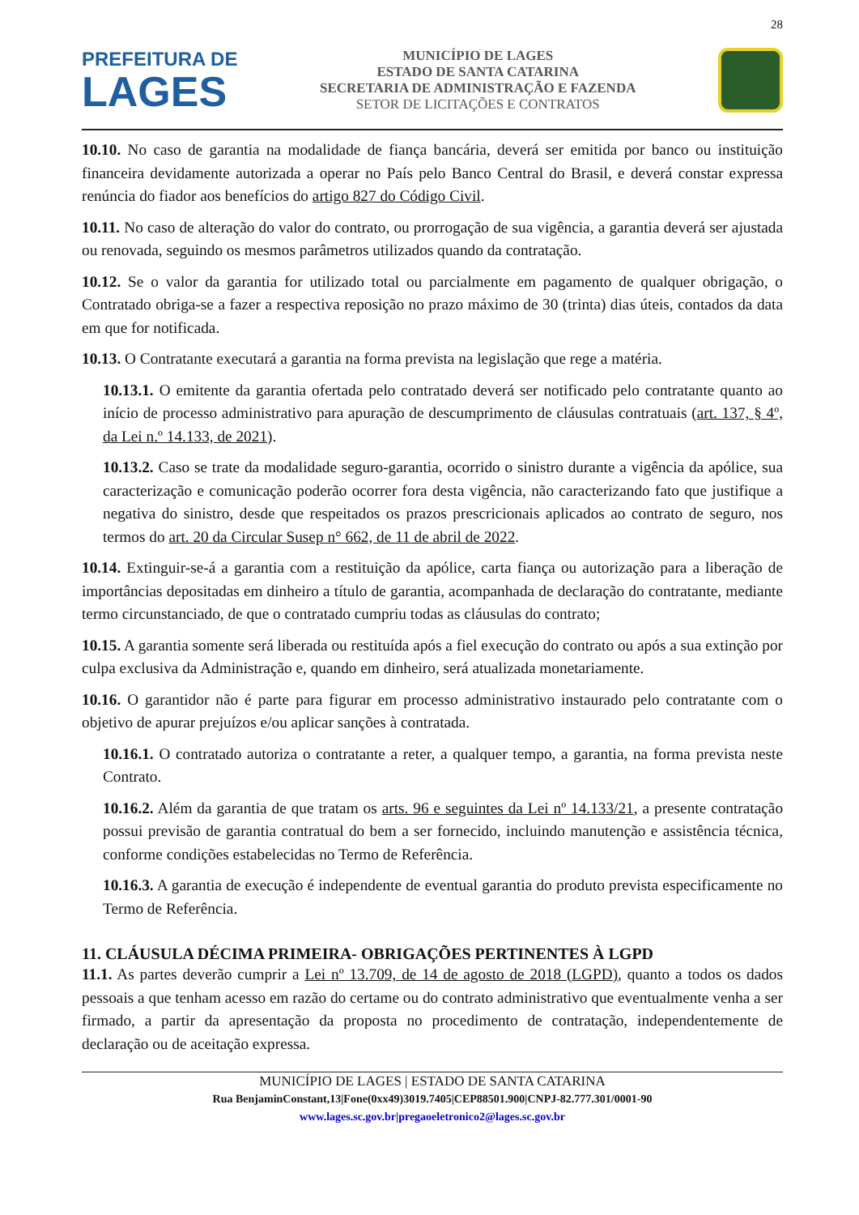28
PREFEITURA DE
LAGES
MUNICÍPIO DE LAGES
ESTADO DE SANTA CATARINA
SECRETARIA DE ADMINISTRAÇÃO E FAZENDA
SETOR DE LICITAÇÕES E CONTRATOS
10.10. No caso de garantia na modalidade de fiança bancária, deverá ser emitida por banco ou instituição financeira devidamente autorizada a operar no País pelo Banco Central do Brasil, e deverá constar expressa renúncia do fiador aos benefícios do artigo 827 do Código Civil.
10.11. No caso de alteração do valor do contrato, ou prorrogação de sua vigência, a garantia deverá ser ajustada ou renovada, seguindo os mesmos parâmetros utilizados quando da contratação.
10.12. Se o valor da garantia for utilizado total ou parcialmente em pagamento de qualquer obrigação, o Contratado obriga-se a fazer a respectiva reposição no prazo máximo de 30 (trinta) dias úteis, contados da data em que for notificada.
10.13. O Contratante executará a garantia na forma prevista na legislação que rege a matéria.
10.13.1. O emitente da garantia ofertada pelo contratado deverá ser notificado pelo contratante quanto ao início de processo administrativo para apuração de descumprimento de cláusulas contratuais (art. 137, § 4º, da Lei n.º 14.133, de 2021).
10.13.2. Caso se trate da modalidade seguro-garantia, ocorrido o sinistro durante a vigência da apólice, sua caracterização e comunicação poderão ocorrer fora desta vigência, não caracterizando fato que justifique a negativa do sinistro, desde que respeitados os prazos prescricionais aplicados ao contrato de seguro, nos termos do art. 20 da Circular Susep n° 662, de 11 de abril de 2022.
10.14. Extinguir-se-á a garantia com a restituição da apólice, carta fiança ou autorização para a liberação de importâncias depositadas em dinheiro a título de garantia, acompanhada de declaração do contratante, mediante termo circunstanciado, de que o contratado cumpriu todas as cláusulas do contrato;
10.15. A garantia somente será liberada ou restituída após a fiel execução do contrato ou após a sua extinção por culpa exclusiva da Administração e, quando em dinheiro, será atualizada monetariamente.
10.16. O garantidor não é parte para figurar em processo administrativo instaurado pelo contratante com o objetivo de apurar prejuízos e/ou aplicar sanções à contratada.
10.16.1. O contratado autoriza o contratante a reter, a qualquer tempo, a garantia, na forma prevista neste Contrato.
10.16.2. Além da garantia de que tratam os arts. 96 e seguintes da Lei nº 14.133/21, a presente contratação possui previsão de garantia contratual do bem a ser fornecido, incluindo manutenção e assistência técnica, conforme condições estabelecidas no Termo de Referência.
10.16.3. A garantia de execução é independente de eventual garantia do produto prevista especificamente no Termo de Referência.
11. CLÁUSULA DÉCIMA PRIMEIRA- OBRIGAÇÕES PERTINENTES À LGPD
11.1. As partes deverão cumprir a Lei nº 13.709, de 14 de agosto de 2018 (LGPD), quanto a todos os dados pessoais a que tenham acesso em razão do certame ou do contrato administrativo que eventualmente venha a ser firmado, a partir da apresentação da proposta no procedimento de contratação, independentemente de declaração ou de aceitação expressa.
MUNICÍPIO DE LAGES | ESTADO DE SANTA CATARINA
Rua BenjaminConstant,13|Fone(0xx49)3019.7405|CEP88501.900|CNPJ-82.777.301/0001-90
www.lages.sc.gov.br|pregaoeletronico2@lages.sc.gov.br